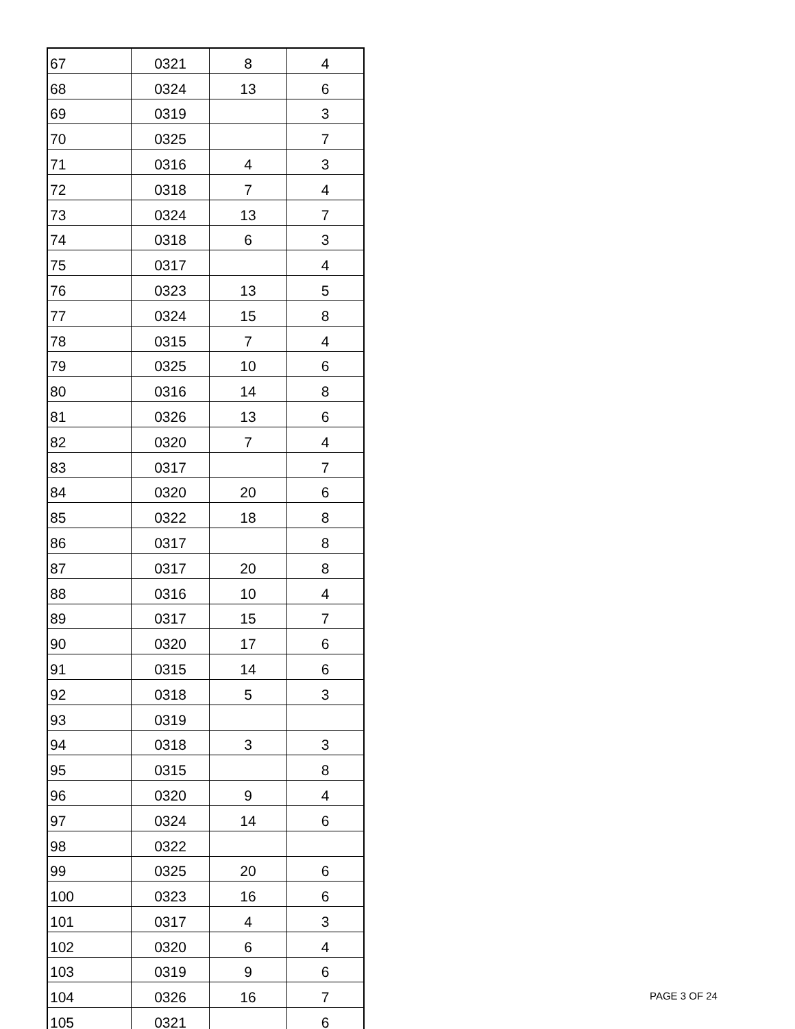| 67 | 0321 | 8 | 4 |
| 68 | 0324 | 13 | 6 |
| 69 | 0319 | | 3 |
| 70 | 0325 | | 7 |
| 71 | 0316 | 4 | 3 |
| 72 | 0318 | 7 | 4 |
| 73 | 0324 | 13 | 7 |
| 74 | 0318 | 6 | 3 |
| 75 | 0317 | | 4 |
| 76 | 0323 | 13 | 5 |
| 77 | 0324 | 15 | 8 |
| 78 | 0315 | 7 | 4 |
| 79 | 0325 | 10 | 6 |
| 80 | 0316 | 14 | 8 |
| 81 | 0326 | 13 | 6 |
| 82 | 0320 | 7 | 4 |
| 83 | 0317 | | 7 |
| 84 | 0320 | 20 | 6 |
| 85 | 0322 | 18 | 8 |
| 86 | 0317 | | 8 |
| 87 | 0317 | 20 | 8 |
| 88 | 0316 | 10 | 4 |
| 89 | 0317 | 15 | 7 |
| 90 | 0320 | 17 | 6 |
| 91 | 0315 | 14 | 6 |
| 92 | 0318 | 5 | 3 |
| 93 | 0319 | | |
| 94 | 0318 | 3 | 3 |
| 95 | 0315 | | 8 |
| 96 | 0320 | 9 | 4 |
| 97 | 0324 | 14 | 6 |
| 98 | 0322 | | |
| 99 | 0325 | 20 | 6 |
| 100 | 0323 | 16 | 6 |
| 101 | 0317 | 4 | 3 |
| 102 | 0320 | 6 | 4 |
| 103 | 0319 | 9 | 6 |
| 104 | 0326 | 16 | 7 |
| 105 | 0321 | | 6 |
PAGE 3 OF 24